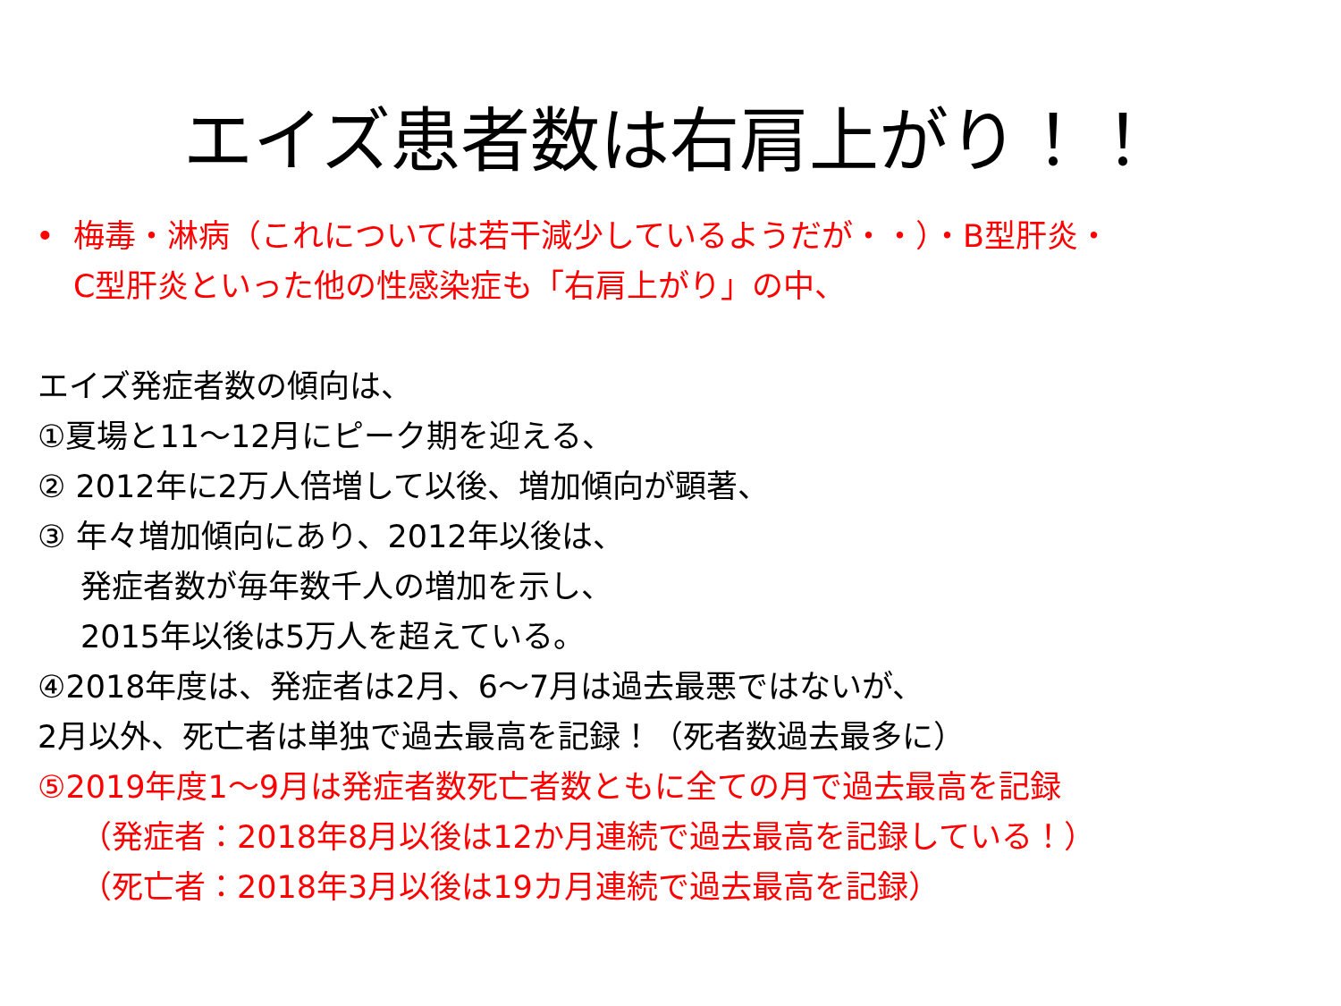エイズ患者数は右肩上がり！！
• 梅毒・淋病（これについては若干減少しているようだが・・）・B型肝炎・
C型肝炎といった他の性感染症も「右肩上がり」の中、
エイズ発症者数の傾向は、
①夏場と11～12月にピーク期を迎える、
② 2012年に2万人倍増して以後、増加傾向が顕著、
③ 年々増加傾向にあり、2012年以後は、
発症者数が毎年数千人の増加を示し、
2015年以後は5万人を超えている。
④2018年度は、発症者は2月、6～7月は過去最悪ではないが、
2月以外、死亡者は単独で過去最高を記録！（死者数過去最多に）
⑤2019年度1～9月は発症者数死亡者数ともに全ての月で過去最高を記録
（発症者：2018年8月以後は12か月連続で過去最高を記録している！）
（死亡者：2018年3月以後は19カ月連続で過去最高を記録）